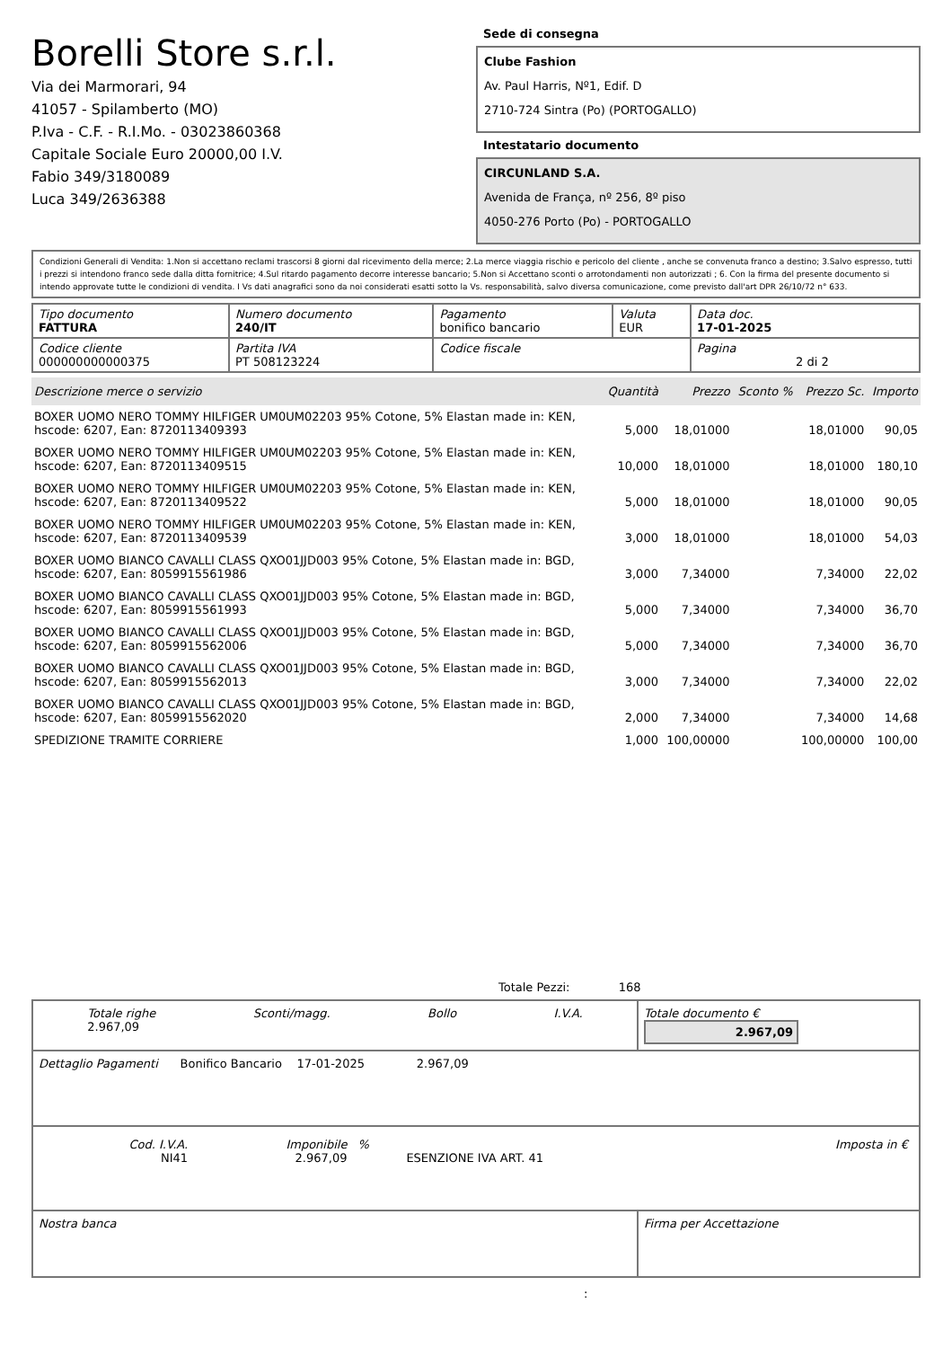Borelli Store s.r.l.
Via dei Marmorari, 94
41057 - Spilamberto (MO)
P.Iva - C.F. - R.I.Mo. - 03023860368
Capitale Sociale Euro 20000,00 I.V.
Fabio 349/3180089
Luca 349/2636388
Sede di consegna
Clube Fashion
Av. Paul Harris, Nº1, Edif. D
2710-724 Sintra (Po) (PORTOGALLO)
Intestatario documento
CIRCUNLAND S.A.
Avenida de França, nº 256, 8º piso
4050-276 Porto (Po) - PORTOGALLO
Condizioni Generali di Vendita: 1.Non si accettano reclami trascorsi 8 giorni dal ricevimento della merce; 2.La merce viaggia rischio e pericolo del cliente , anche se convenuta franco a destino; 3.Salvo espresso, tutti i prezzi si intendono franco sede dalla ditta fornitrice; 4.Sul ritardo pagamento decorre interesse bancario; 5.Non si Accettano sconti o arrotondamenti non autorizzati ; 6. Con la firma del presente documento si intendo approvate tutte le condizioni di vendita. I Vs dati anagrafici sono da noi considerati esatti sotto la Vs. responsabilità, salvo diversa comunicazione, come previsto dall'art DPR 26/10/72 n° 633.
| Tipo documento FATTURA | Numero documento 240/IT | Pagamento bonifico bancario | Valuta EUR | Data doc. 17-01-2025 |
| Codice cliente 000000000000375 | Partita IVA PT 508123224 | Codice fiscale | | Pagina 2 di 2 |
| Descrizione merce o servizio | Quantità | Prezzo | Sconto % | Prezzo Sc. | Importo |
| --- | --- | --- | --- | --- | --- |
| BOXER UOMO NERO TOMMY HILFIGER UM0UM02203 95% Cotone, 5% Elastan made in: KEN, hscode: 6207, Ean: 8720113409393 | 5,000 | 18,01000 | | 18,01000 | 90,05 |
| BOXER UOMO NERO TOMMY HILFIGER UM0UM02203 95% Cotone, 5% Elastan made in: KEN, hscode: 6207, Ean: 8720113409515 | 10,000 | 18,01000 | | 18,01000 | 180,10 |
| BOXER UOMO NERO TOMMY HILFIGER UM0UM02203 95% Cotone, 5% Elastan made in: KEN, hscode: 6207, Ean: 8720113409522 | 5,000 | 18,01000 | | 18,01000 | 90,05 |
| BOXER UOMO NERO TOMMY HILFIGER UM0UM02203 95% Cotone, 5% Elastan made in: KEN, hscode: 6207, Ean: 8720113409539 | 3,000 | 18,01000 | | 18,01000 | 54,03 |
| BOXER UOMO BIANCO CAVALLI CLASS QXO01JJD003 95% Cotone, 5% Elastan made in: BGD, hscode: 6207, Ean: 8059915561986 | 3,000 | 7,34000 | | 7,34000 | 22,02 |
| BOXER UOMO BIANCO CAVALLI CLASS QXO01JJD003 95% Cotone, 5% Elastan made in: BGD, hscode: 6207, Ean: 8059915561993 | 5,000 | 7,34000 | | 7,34000 | 36,70 |
| BOXER UOMO BIANCO CAVALLI CLASS QXO01JJD003 95% Cotone, 5% Elastan made in: BGD, hscode: 6207, Ean: 8059915562006 | 5,000 | 7,34000 | | 7,34000 | 36,70 |
| BOXER UOMO BIANCO CAVALLI CLASS QXO01JJD003 95% Cotone, 5% Elastan made in: BGD, hscode: 6207, Ean: 8059915562013 | 3,000 | 7,34000 | | 7,34000 | 22,02 |
| BOXER UOMO BIANCO CAVALLI CLASS QXO01JJD003 95% Cotone, 5% Elastan made in: BGD, hscode: 6207, Ean: 8059915562020 | 2,000 | 7,34000 | | 7,34000 | 14,68 |
| SPEDIZIONE TRAMITE CORRIERE | 1,000 | 100,00000 | | 100,00000 | 100,00 |
Totale Pezzi: 168
| Totale righe 2.967,09 Sconti/magg. Bollo I.V.A. | Totale documento € 2.967,09 |
| Dettaglio Pagamenti Bonifico Bancario 17-01-2025 2.967,09 | |
| / Cod. I.V.A. NI41 / Imponibile 2.967,09 / % / ESENZIONE IVA ART. 41 / Imposta in € / | |
| Nostra banca | Firma per Accettazione |
: